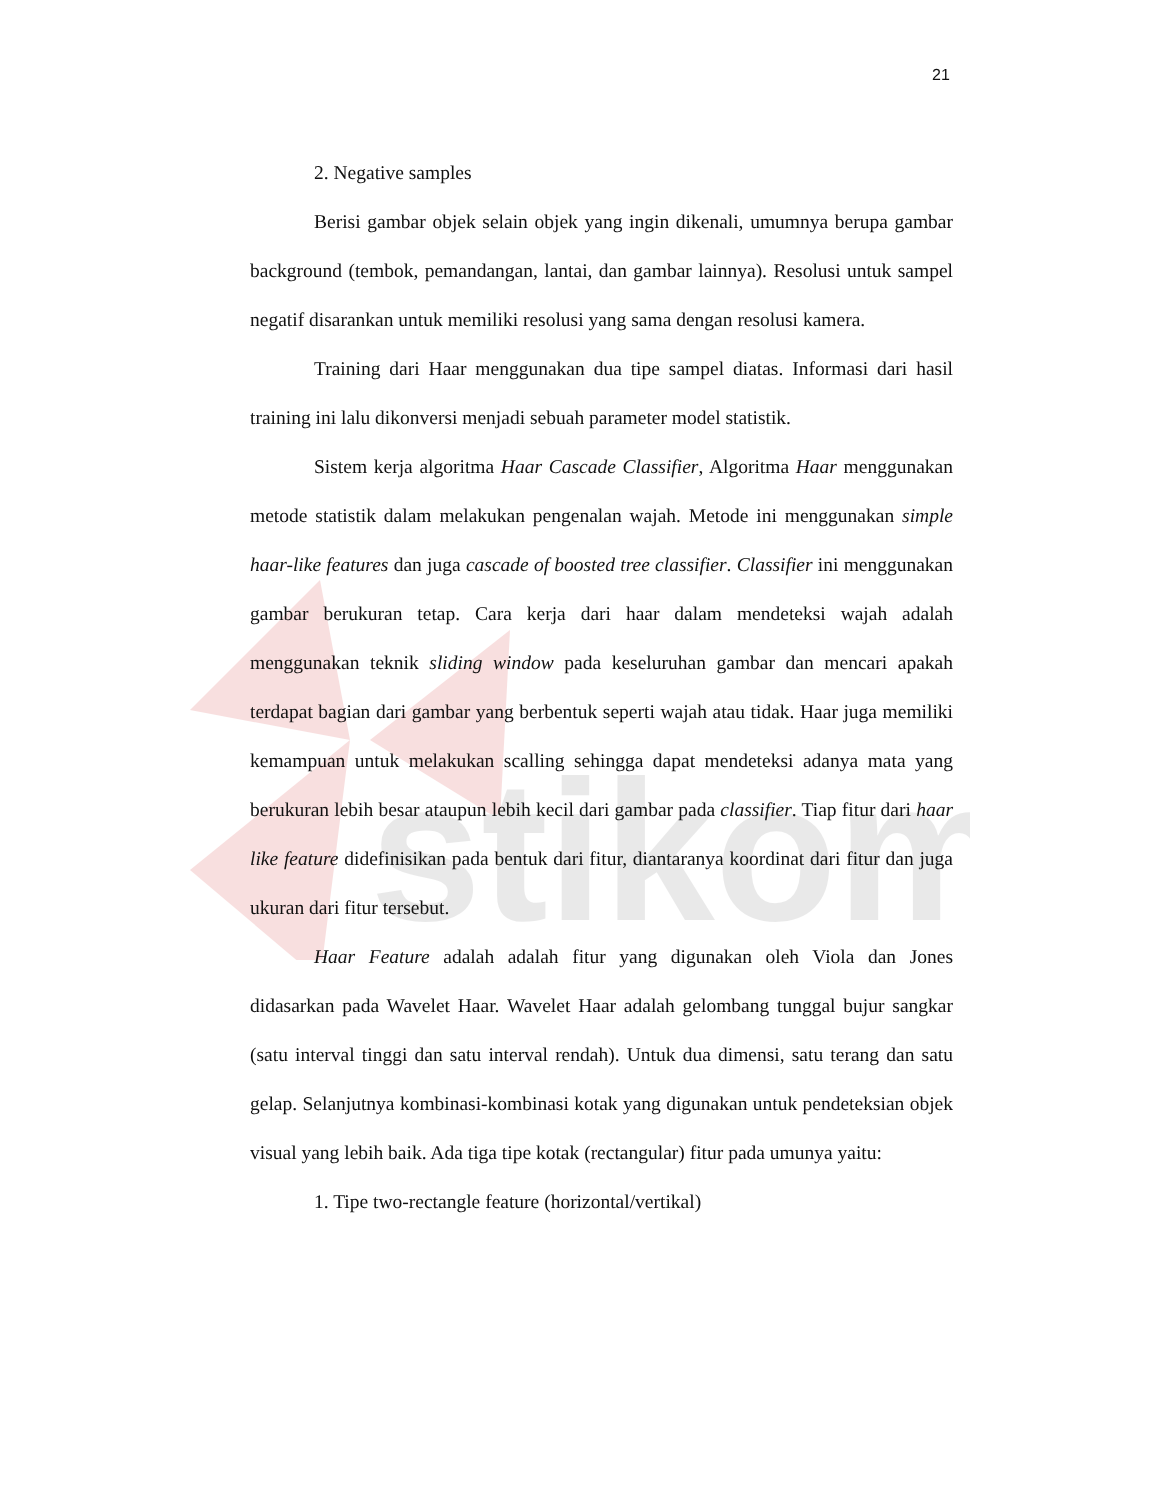stikom
21
2. Negative samples
Berisi gambar objek selain objek yang ingin dikenali, umumnya berupa gambar background (tembok, pemandangan, lantai, dan gambar lainnya). Resolusi untuk sampel negatif disarankan untuk memiliki resolusi yang sama dengan resolusi kamera.
Training dari Haar menggunakan dua tipe sampel diatas. Informasi dari hasil training ini lalu dikonversi menjadi sebuah parameter model statistik.
Sistem kerja algoritma Haar Cascade Classifier, Algoritma Haar menggunakan metode statistik dalam melakukan pengenalan wajah. Metode ini menggunakan simple haar-like features dan juga cascade of boosted tree classifier. Classifier ini menggunakan gambar berukuran tetap. Cara kerja dari haar dalam mendeteksi wajah adalah menggunakan teknik sliding window pada keseluruhan gambar dan mencari apakah terdapat bagian dari gambar yang berbentuk seperti wajah atau tidak. Haar juga memiliki kemampuan untuk melakukan scalling sehingga dapat mendeteksi adanya mata yang berukuran lebih besar ataupun lebih kecil dari gambar pada classifier. Tiap fitur dari haar like feature didefinisikan pada bentuk dari fitur, diantaranya koordinat dari fitur dan juga ukuran dari fitur tersebut.
Haar Feature adalah adalah fitur yang digunakan oleh Viola dan Jones didasarkan pada Wavelet Haar. Wavelet Haar adalah gelombang tunggal bujur sangkar (satu interval tinggi dan satu interval rendah). Untuk dua dimensi, satu terang dan satu gelap. Selanjutnya kombinasi-kombinasi kotak yang digunakan untuk pendeteksian objek visual yang lebih baik. Ada tiga tipe kotak (rectangular) fitur pada umunya yaitu:
1. Tipe two-rectangle feature (horizontal/vertikal)